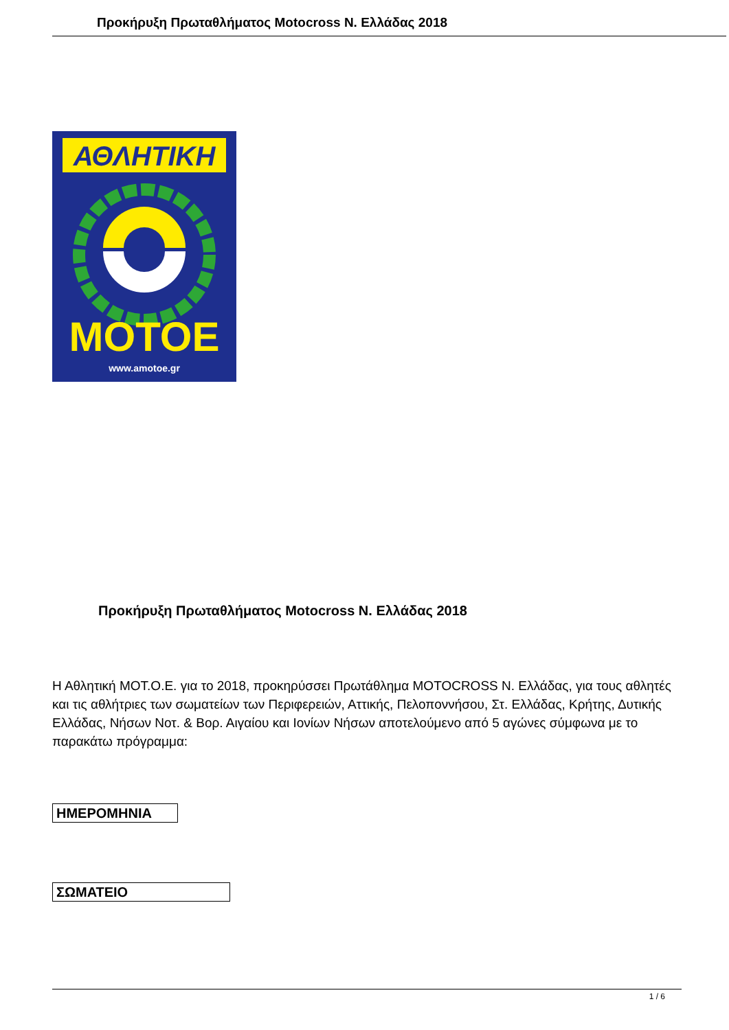Προκήρυξη Πρωταθλήματος Motocross N. Ελλάδας 2018
ΑΘΛΗΤΙΚΗ
MOTOE
www.amotoe.gr
Προκήρυξη Πρωταθλήματος Motocross N. Ελλάδας 2018
Η Αθλητική ΜΟΤ.Ο.Ε. για το 2018, προκηρύσσει Πρωτάθλημα MOTOCROSS N. Ελλάδας, για τους αθλητές και τις αθλήτριες των σωματείων των Περιφερειών, Αττικής, Πελοποννήσου, Στ. Ελλάδας, Κρήτης, Δυτικής Ελλάδας, Νήσων Νοτ. & Βορ. Αιγαίου και Ιονίων Νήσων αποτελούμενο από 5 αγώνες σύμφωνα με το παρακάτω πρόγραμμα:
| ΗΜΕΡΟΜΗΝΙΑ |
| ΣΩΜΑΤΕΙΟ |
1 / 6